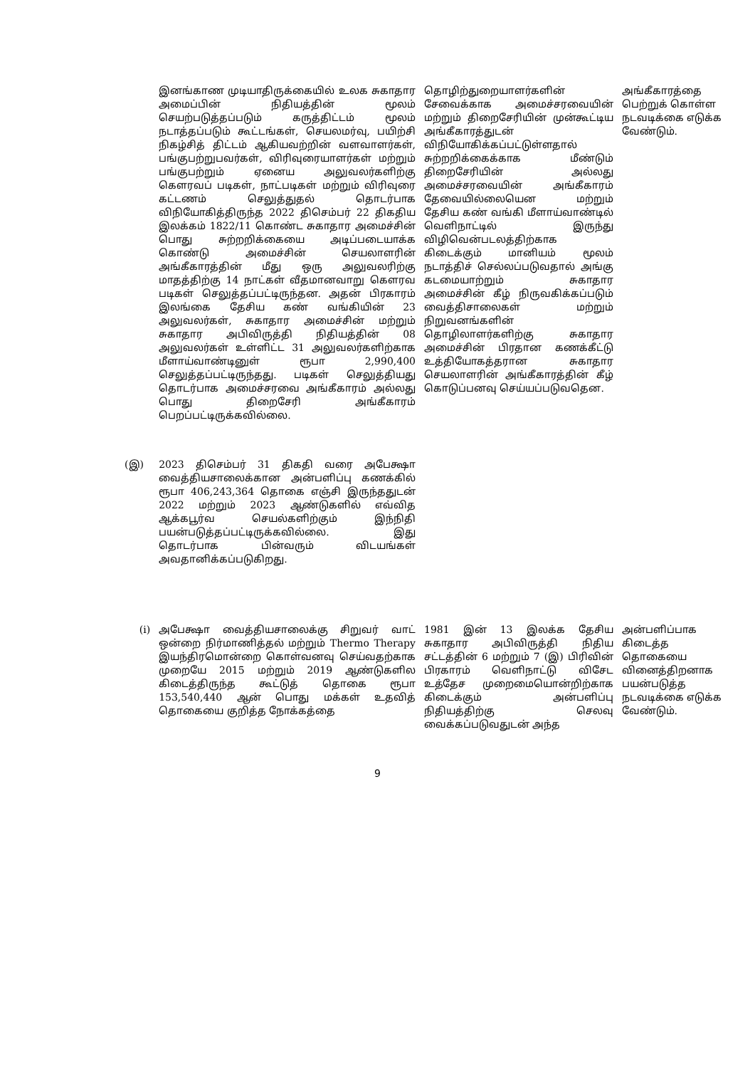| | இனங்காண முடியாதிருக்கையில் உலக சுகாதார அமைப்பின் நிதியத்தின் மூலம் செயற்படுத்தப்படும் கருத்திட்டம் மூலம் நடாத்தப்படும் கூட்டங்கள், செயலமர்வு, பயிற்சி நிகழ்சித் திட்டம் ஆகியவற்றின் வளவாளர்கள், பங்குபற்றுபவர்கள், விரிவுரையாளர்கள் மற்றும் பங்குபற்றும் ஏனைய அலுவலர்களிற்கு கௌரவப் படிகள், நாட்படிகள் மற்றும் விரிவுரை கட்டணம் செலுத்துதல் தொடர்பாக விநியோகித்திருந்த 2022 திசெம்பர் 22 திகதிய இலக்கம் 1822/11 கொண்ட சுகாதார அமைச்சின் பொது சுற்றறிக்கையை அடிப்படையாக்க கொண்டு அமைச்சின் செயலாளரின் அங்கீகாரத்தின் மீது ஒரு அலுவலரிற்கு மாதத்திற்கு 14 நாட்கள் வீதமானவாறு கௌரவ படிகள் செலுத்தப்பட்டிருந்தன. அதன் பிரகாரம் இலங்கை தேசிய கண் வங்கியின் 23 அலுவலர்கள், சுகாதார அமைச்சின் மற்றும் சுகாதார அபிவிருத்தி நிதியத்தின் 08 அலுவலர்கள் உள்ளிட்ட 31 அலுவலர்களிற்காக மீளாய்வாண்டினுள் ரூபா 2,990,400 செலுத்தப்பட்டிருந்தது. படிகள் செலுத்தியது தொடர்பாக அமைச்சரவை அங்கீகாரம் அல்லது பொது திறைசேரி அங்கீகாரம் பெறப்பட்டிருக்கவில்லை. | தொழிற்துறையாளர்களின் சேவைக்காக அமைச்சரவையின் மற்றும் திறைசேரியின் முன்கூட்டிய அங்கீகாரத்துடன் விநியோகிக்கப்பட்டுள்ளதால் சுற்றறிக்கைக்காக மீண்டும் திறைசேரியின் அல்லது அமைச்சரவையின் அங்கீகாரம் தேவையில்லையென மற்றும் தேசிய கண் வங்கி மீளாய்வாண்டில் வெளிநாட்டில் இருந்து விழிவென்படலத்திற்காக கிடைக்கும் மானியம் மூலம் நடாத்திச் செல்லப்படுவதால் அங்கு கடமையாற்றும் சுகாதார அமைச்சின் கீழ் நிருவகிக்கப்படும் வைத்திசாலைகள் மற்றும் நிறுவனங்களின் தொழிலாளர்களிற்கு சுகாதார அமைச்சின் பிரதான கணக்கீட்டு உத்தியோகத்தரான சுகாதார செயலாளரின் அங்கீகாரத்தின் கீழ் கொடுப்பனவு செய்யப்படுவதென. | அங்கீகாரத்தை பெற்றுக் கொள்ள நடவடிக்கை எடுக்க வேண்டும். |
| (இ) | 2023 திசெம்பர் 31 திகதி வரை அபேக்ஷா வைத்தியசாலைக்கான அன்பளிப்பு கணக்கில் ரூபா 406,243,364 தொகை எஞ்சி இருந்ததுடன் 2022 மற்றும் 2023 ஆண்டுகளில் எவ்வித ஆக்கபூர்வ செயல்களிற்கும் இந்நிதி பயன்படுத்தப்பட்டிருக்கவில்லை. இது தொடர்பாக பின்வரும் விடயங்கள் அவதானிக்கப்படுகிறது. | | |
| (i) | அபேக்ஷா வைத்தியசாலைக்கு சிறுவர் வாட் ஒன்றை நிர்மாணித்தல் மற்றும் Thermo Therapy இயந்திரமொன்றை கொள்வனவு செய்வதற்காக முறையே 2015 மற்றும் 2019 ஆண்டுகளில கிடைத்திருந்த கூட்டுத் தொகை ரூபா 153,540,440 ஆன் பொது மக்கள் உதவித் தொகையை குறித்த நோக்கத்தை | 1981 இன் 13 இலக்க தேசிய சுகாதார அபிவிருத்தி நிதிய சட்டத்தின் 6 மற்றும் 7 (இ) பிரிவின் பிரகாரம் வெளிநாட்டு விசேட உத்தேச முறைமையொன்றிற்காக கிடைக்கும் அன்பளிப்பு நிதியத்திற்கு செலவு வைக்கப்படுவதுடன் அந்த | அன்பளிப்பாக கிடைத்த தொகையை வினைத்திறனாக பயன்படுத்த நடவடிக்கை எடுக்க வேண்டும். |
9